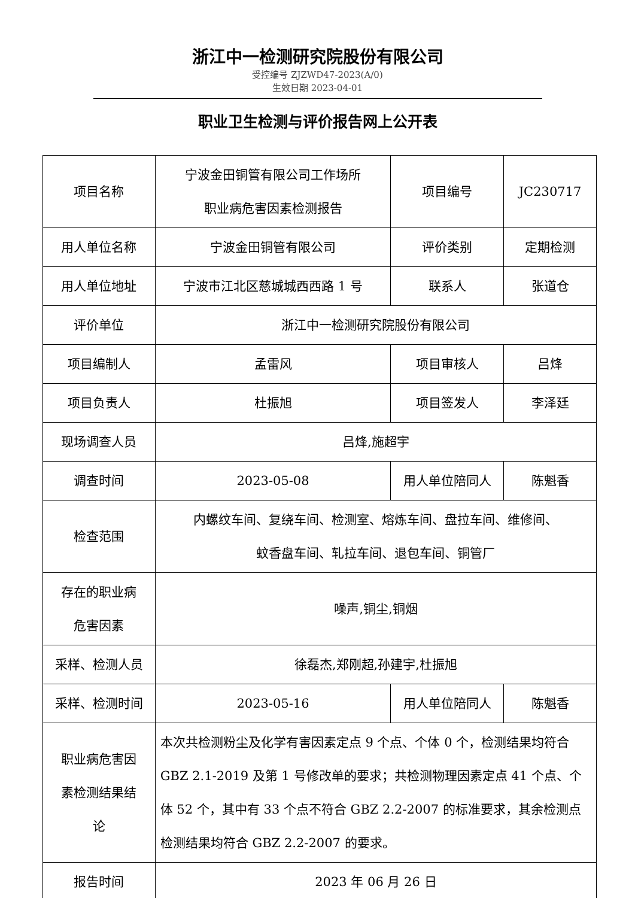浙江中一检测研究院股份有限公司
受控编号 ZJZWD47-2023(A/0)
生效日期 2023-04-01
职业卫生检测与评价报告网上公开表
| 项目名称 | 宁波金田铜管有限公司工作场所 职业病危害因素检测报告 | 项目编号 | JC230717 |
| 用人单位名称 | 宁波金田铜管有限公司 | 评价类别 | 定期检测 |
| 用人单位地址 | 宁波市江北区慈城城西西路 1 号 | 联系人 | 张道仓 |
| 评价单位 | 浙江中一检测研究院股份有限公司 | | |
| 项目编制人 | 孟雷风 | 项目审核人 | 吕烽 |
| 项目负责人 | 杜振旭 | 项目签发人 | 李泽廷 |
| 现场调查人员 | 吕烽,施超宇 | | |
| 调查时间 | 2023-05-08 | 用人单位陪同人 | 陈魁香 |
| 检查范围 | 内螺纹车间、复绕车间、检测室、熔炼车间、盘拉车间、维修间、 蚊香盘车间、轧拉车间、退包车间、铜管厂 | | |
| 存在的职业病 危害因素 | 噪声,铜尘,铜烟 | | |
| 采样、检测人员 | 徐磊杰,郑刚超,孙建宇,杜振旭 | | |
| 采样、检测时间 | 2023-05-16 | 用人单位陪同人 | 陈魁香 |
| 职业病危害因 素检测结果结 论 | 本次共检测粉尘及化学有害因素定点 9 个点、个体 0 个，检测结果均符合 GBZ 2.1-2019 及第 1 号修改单的要求；共检测物理因素定点 41 个点、个体 52 个，其中有 33 个点不符合 GBZ 2.2-2007 的标准要求，其余检测点检测结果均符合 GBZ 2.2-2007 的要求。 | | |
| 报告时间 | 2023 年 06 月 26 日 | | |